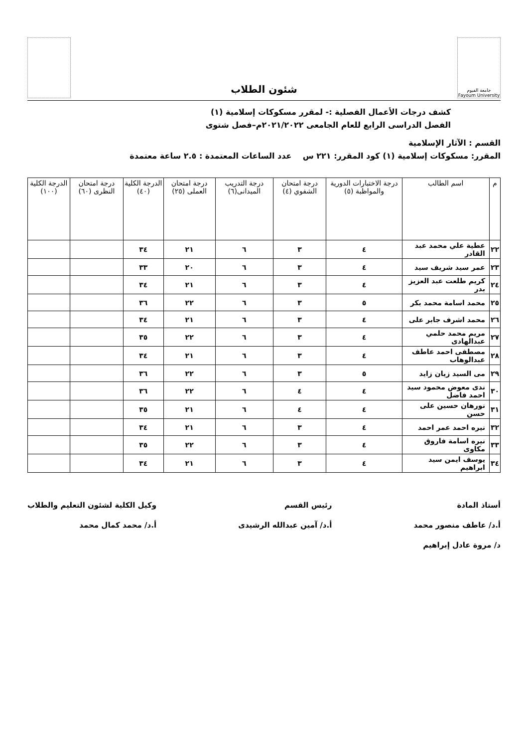جامعة الفيوم Fayoum University
شئون الطلاب
كشف درجات الأعمال الفصلية :- لمقرر مسكوكات إسلامية (١)
الفصل الدراسى الرابع للعام الجامعى ٢٠٢١/٢٠٢٢م–فصل شتوى
القسم : الآثار الإسلامية
المقرر: مسكوكات إسلامية (١) كود المقرر: ٢٢١ س عدد الساعات المعتمدة : ٢.٥ ساعة معتمدة
| م | اسم الطالب | درجة الاختبارات الدورية والمواظبة (٥) | درجة امتحان الشفوي (٤) | درجة التدريب الميدانى(٦) | درجة امتحان العملى (٢٥) | الدرجة الكلية (٤٠) | درجة امتحان النظرى (٦٠) | الدرجة الكلية (١٠٠) |
| --- | --- | --- | --- | --- | --- | --- | --- | --- |
| ٢٢ | عطية علي محمد عبد القادر | ٤ | ٣ | ٦ | ٢١ | ٣٤ | | |
| ٢٣ | عمر سيد شريف سيد | ٤ | ٣ | ٦ | ٢٠ | ٣٣ | | |
| ٢٤ | كريم طلعت عبد العزيز بدر | ٤ | ٣ | ٦ | ٢١ | ٣٤ | | |
| ٢٥ | محمد اسامة محمد بكر | ٥ | ٣ | ٦ | ٢٢ | ٣٦ | | |
| ٢٦ | محمد اشرف جابر على | ٤ | ٣ | ٦ | ٢١ | ٣٤ | | |
| ٢٧ | مريم محمد حلمي عبدالهادى | ٤ | ٣ | ٦ | ٢٢ | ٣٥ | | |
| ٢٨ | مصطفى احمد عاطف عبدالوهاب | ٤ | ٣ | ٦ | ٢١ | ٣٤ | | |
| ٢٩ | مى السيد زيان زايد | ٥ | ٣ | ٦ | ٢٢ | ٣٦ | | |
| ٣٠ | ندى معوض محمود سيد احمد فاضل | ٤ | ٤ | ٦ | ٢٢ | ٣٦ | | |
| ٣١ | نورهان حسين على حسن | ٤ | ٤ | ٦ | ٢١ | ٣٥ | | |
| ٣٢ | نيره احمد عمر احمد | ٤ | ٣ | ٦ | ٢١ | ٣٤ | | |
| ٣٣ | نيره اسامة فاروق مكاوى | ٤ | ٣ | ٦ | ٢٢ | ٣٥ | | |
| ٣٤ | يوسف ايمن سيد ابراهيم | ٤ | ٣ | ٦ | ٢١ | ٣٤ | | |
أستاذ المادة
أ.د/ عاطف منصور محمد
د/ مروة عادل إبراهيم
رئيس القسم
أ.د/ آمين عبدالله الرشيدى
وكيل الكلية لشئون التعليم والطلاب
أ.د/ محمد كمال محمد